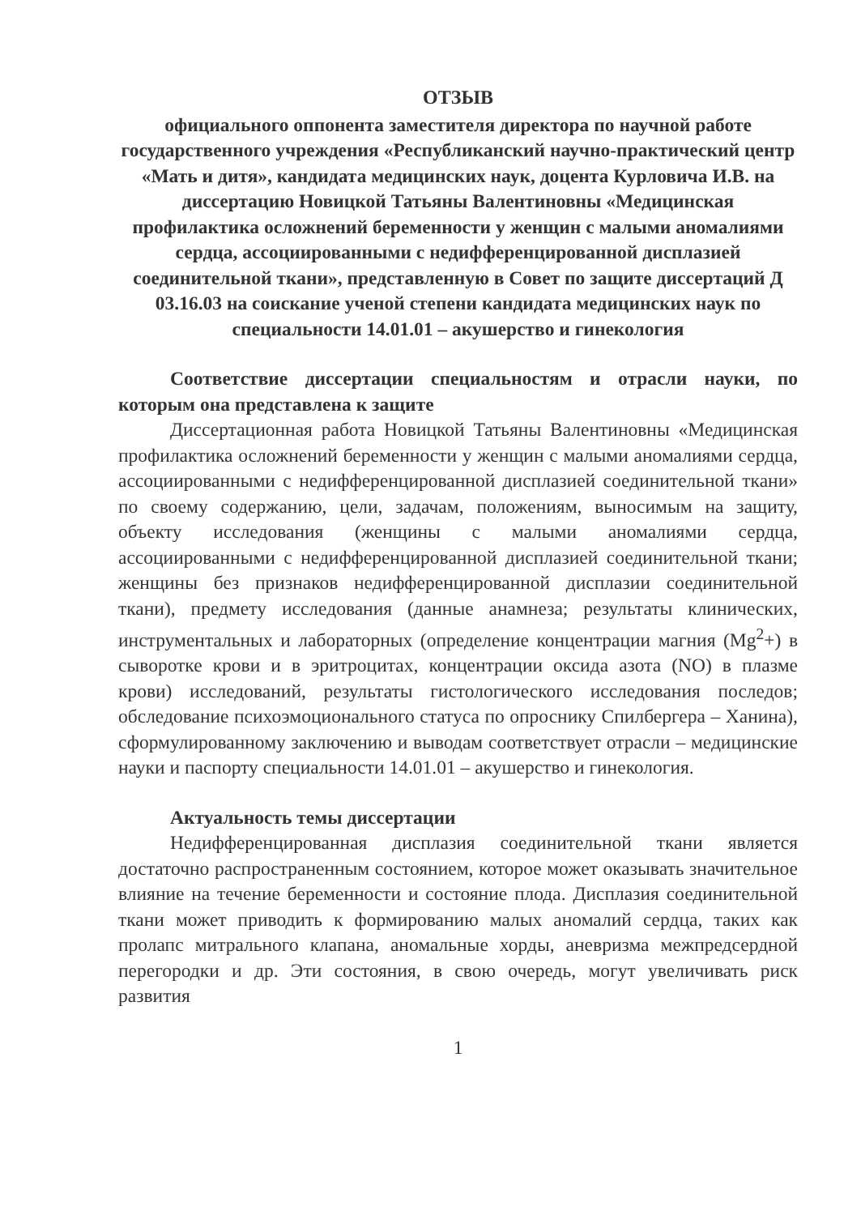ОТЗЫВ
официального оппонента заместителя директора по научной работе государственного учреждения «Республиканский научно-практический центр «Мать и дитя», кандидата медицинских наук, доцента Курловича И.В. на диссертацию Новицкой Татьяны Валентиновны «Медицинская профилактика осложнений беременности у женщин с малыми аномалиями сердца, ассоциированными с недифференцированной дисплазией соединительной ткани», представленную в Совет по защите диссертаций Д 03.16.03 на соискание ученой степени кандидата медицинских наук по специальности 14.01.01 – акушерство и гинекология
Соответствие диссертации специальностям и отрасли науки, по которым она представлена к защите
Диссертационная работа Новицкой Татьяны Валентиновны «Медицинская профилактика осложнений беременности у женщин с малыми аномалиями сердца, ассоциированными с недифференцированной дисплазией соединительной ткани» по своему содержанию, цели, задачам, положениям, выносимым на защиту, объекту исследования (женщины с малыми аномалиями сердца, ассоциированными с недифференцированной дисплазией соединительной ткани; женщины без признаков недифференцированной дисплазии соединительной ткани), предмету исследования (данные анамнеза; результаты клинических, инструментальных и лабораторных (определение концентрации магния (Mg<sup>2</sup>+) в сыворотке крови и в эритроцитах, концентрации оксида азота (NO) в плазме крови) исследований, результаты гистологического исследования последов; обследование психоэмоционального статуса по опроснику Спилбергера – Ханина), сформулированному заключению и выводам соответствует отрасли – медицинские науки и паспорту специальности 14.01.01 – акушерство и гинекология.
Актуальность темы диссертации
Недифференцированная дисплазия соединительной ткани является достаточно распространенным состоянием, которое может оказывать значительное влияние на течение беременности и состояние плода. Дисплазия соединительной ткани может приводить к формированию малых аномалий сердца, таких как пролапс митрального клапана, аномальные хорды, аневризма межпредсердной перегородки и др. Эти состояния, в свою очередь, могут увеличивать риск развития
1